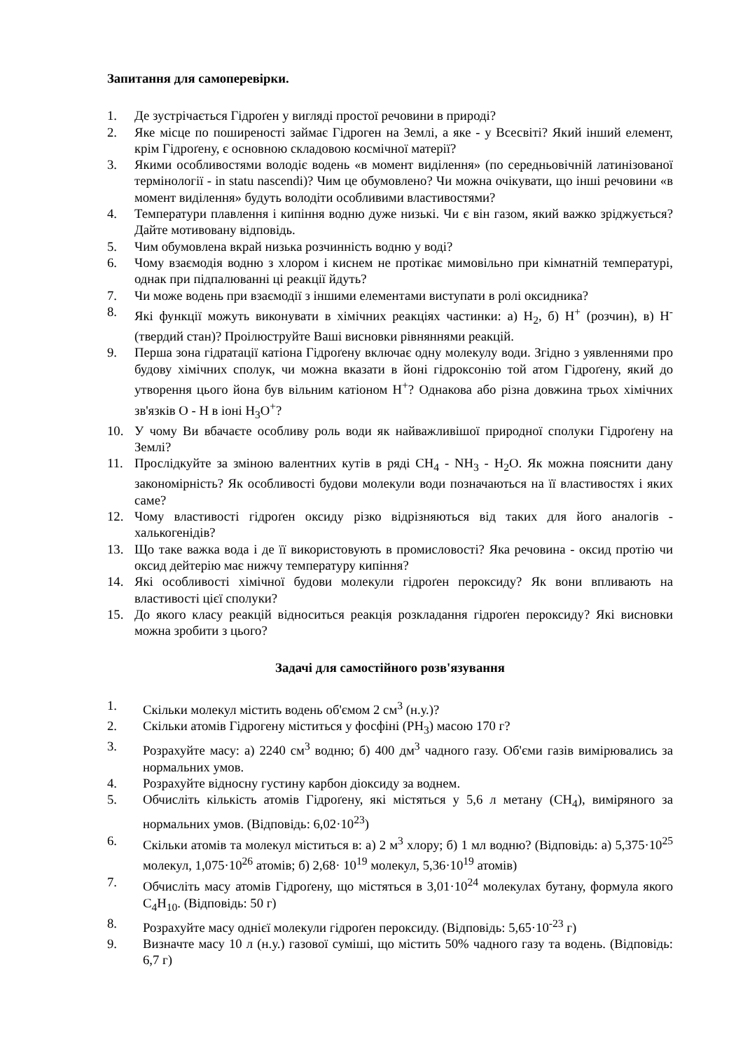Запитання для самоперевірки.
1. Де зустрічається Гідроґен у вигляді простої речовини в природі?
2. Яке місце по поширеності займає Гідроген на Землі, а яке - у Всесвіті? Який інший елемент, крім Гідроґену, є основною складовою космічної матерії?
3. Якими особливостями володіє водень «в момент виділення» (по середньовічній латинізованої термінології - in statu nascendi)? Чим це обумовлено? Чи можна очікувати, що інші речовини «в момент виділення» будуть володіти особливими властивостями?
4. Температури плавлення і кипіння водню дуже низькі. Чи є він газом, який важко зріджується? Дайте мотивовану відповідь.
5. Чим обумовлена вкрай низька розчинність водню у воді?
6. Чому взаємодія водню з хлором і киснем не протікає мимовільно при кімнатній температурі, однак при підпалюванні ці реакції йдуть?
7. Чи може водень при взаємодії з іншими елементами виступати в ролі оксидника?
8. Які функції можуть виконувати в хімічних реакціях частинки: а) H<sub>2</sub>, б) H<sup>+</sup> (розчин), в) H<sup>-</sup> (твердий стан)? Проілюструйте Ваші висновки рівняннями реакцій.
9. Перша зона гідратації катіона Гідроґену включає одну молекулу води. Згідно з уявленнями про будову хімічних сполук, чи можна вказати в йоні гідроксонію той атом Гідроґену, який до утворення цього йона був вільним катіоном H<sup>+</sup>? Однакова або різна довжина трьох хімічних зв'язків O - H в іоні H<sub>3</sub>O<sup>+</sup>?
10. У чому Ви вбачаєте особливу роль води як найважливішої природної сполуки Гідроґену на Землі?
11. Прослідкуйте за зміною валентних кутів в ряді CH<sub>4</sub> - NH<sub>3</sub> - H<sub>2</sub>O. Як можна пояснити дану закономірність? Як особливості будови молекули води позначаються на її властивостях і яких саме?
12. Чому властивості гідроґен оксиду різко відрізняються від таких для його аналогів - халькогенідів?
13. Що таке важка вода і де її використовують в промисловості? Яка речовина - оксид протію чи оксид дейтерію має нижчу температуру кипіння?
14. Які особливості хімічної будови молекули гідроґен пероксиду? Як вони впливають на властивості цієї сполуки?
15. До якого класу реакцій відноситься реакція розкладання гідроґен пероксиду? Які висновки можна зробити з цього?
Задачі для самостійного розв'язування
1. Скільки молекул містить водень об'ємом 2 см<sup>3</sup> (н.у.)?
2. Скільки атомів Гідрогену міститься у фосфіні (PH<sub>3</sub>) масою 170 г?
3. Розрахуйте масу: а) 2240 см<sup>3</sup> водню; б) 400 дм<sup>3</sup> чадного газу. Об'єми газів вимірювались за нормальних умов.
4. Розрахуйте відносну густину карбон діоксиду за воднем.
5. Обчисліть кількість атомів Гідроґену, які містяться у 5,6 л метану (CH<sub>4</sub>), виміряного за нормальних умов. (Відповідь: 6,02·10<sup>23</sup>)
6. Скільки атомів та молекул міститься в: а) 2 м<sup>3</sup> хлору; б) 1 мл водню? (Відповідь: а) 5,375·10<sup>25</sup> молекул, 1,075·10<sup>26</sup> атомів; б) 2,68· 10<sup>19</sup> молекул, 5,36·10<sup>19</sup> атомів)
7. Обчисліть масу атомів Гідроґену, що містяться в 3,01·10<sup>24</sup> молекулах бутану, формула якого C<sub>4</sub>H<sub>10</sub>. (Відповідь: 50 г)
8. Розрахуйте масу однієї молекули гідроґен пероксиду. (Відповідь: 5,65·10<sup>-23</sup> г)
9. Визначте масу 10 л (н.у.) газової суміші, що містить 50% чадного газу та водень. (Відповідь: 6,7 г)